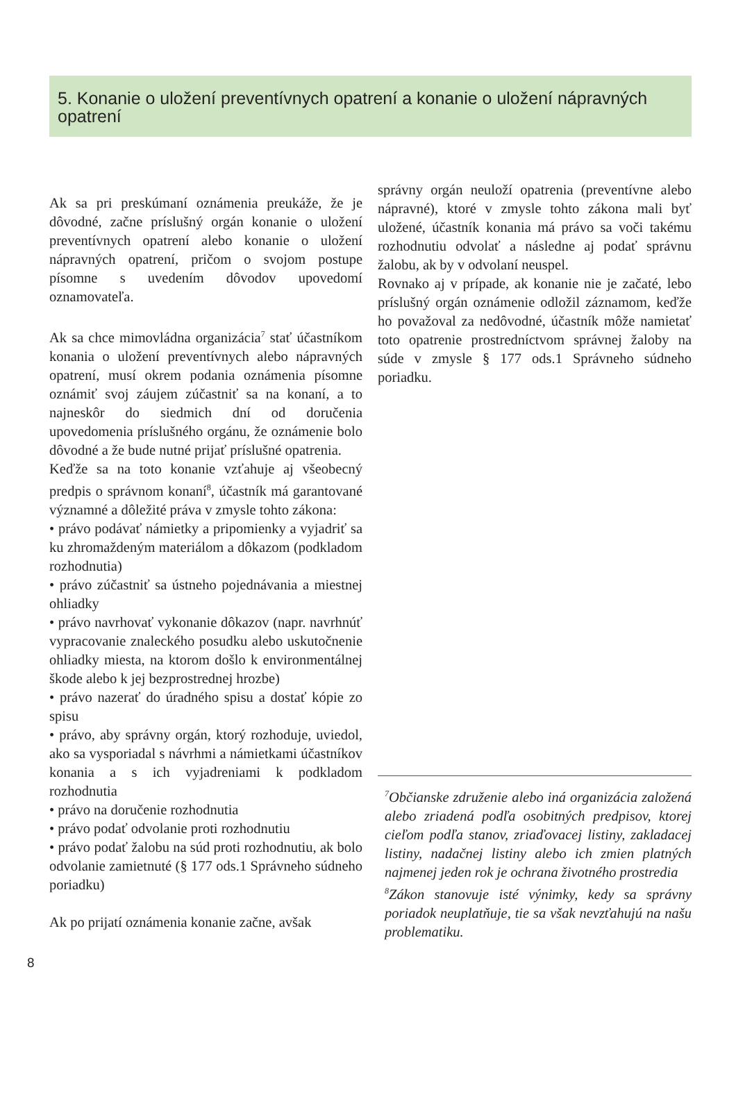5. Konanie o uložení preventívnych opatrení a konanie o uložení nápravných opatrení
Ak sa pri preskúmaní oznámenia preukáže, že je dôvodné, začne príslušný orgán konanie o uložení preventívnych opatrení alebo konanie o uložení nápravných opatrení, pričom o svojom postupe písomne s uvedením dôvodov upovedomí oznamovateľa.
Ak sa chce mimovládna organizácia<sup>7</sup> stať účastníkom konania o uložení preventívnych alebo nápravných opatrení, musí okrem podania oznámenia písomne oznámiť svoj záujem zúčastniť sa na konaní, a to najneskôr do siedmich dní od doručenia upovedomenia príslušného orgánu, že oznámenie bolo dôvodné a že bude nutné prijať príslušné opatrenia.
Keďže sa na toto konanie vzťahuje aj všeobecný predpis o správnom konaní<sup>8</sup>, účastník má garantované významné a dôležité práva v zmysle tohto zákona:
• právo podávať námietky a pripomienky a vyjadriť sa ku zhromaždeným materiálom a dôkazom (podkladom rozhodnutia)
• právo zúčastniť sa ústneho pojednávania a miestnej ohliadky
• právo navrhovať vykonanie dôkazov (napr. navrhnúť vypracovanie znaleckého posudku alebo uskutočnenie ohliadky miesta, na ktorom došlo k environmentálnej škode alebo k jej bezprostrednej hrozbe)
• právo nazerať do úradného spisu a dostať kópie zo spisu
• právo, aby správny orgán, ktorý rozhoduje, uviedol, ako sa vysporiadal s návrhmi a námietkami účastníkov konania a s ich vyjadreniami k podkladom rozhodnutia
• právo na doručenie rozhodnutia
• právo podať odvolanie proti rozhodnutiu
• právo podať žalobu na súd proti rozhodnutiu, ak bolo odvolanie zamietnuté (§ 177 ods.1 Správneho súdneho poriadku)
Ak po prijatí oznámenia konanie začne, avšak
správny orgán neuloží opatrenia (preventívne alebo nápravné), ktoré v zmysle tohto zákona mali byť uložené, účastník konania má právo sa voči takému rozhodnutiu odvolať a následne aj podať správnu žalobu, ak by v odvolaní neuspel.
Rovnako aj v prípade, ak konanie nie je začaté, lebo príslušný orgán oznámenie odložil záznamom, keďže ho považoval za nedôvodné, účastník môže namietať toto opatrenie prostredníctvom správnej žaloby na súde v zmysle § 177 ods.1 Správneho súdneho poriadku.
<sup>7</sup> Občianske združenie alebo iná organizácia založená alebo zriadená podľa osobitných predpisov, ktorej cieľom podľa stanov, zriaďovacej listiny, zakladacej listiny, nadačnej listiny alebo ich zmien platných najmenej jeden rok je ochrana životného prostredia
<sup>8</sup> Zákon stanovuje isté výnimky, kedy sa správny poriadok neuplatňuje, tie sa však nevzťahujú na našu problematiku.
8